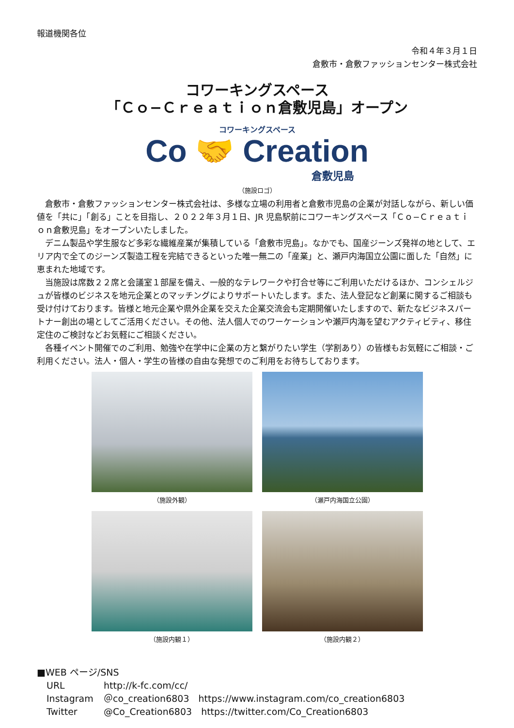報道機関各位
令和４年３月１日
倉敷市・倉敷ファッションセンター株式会社
コワーキングスペース
「Ｃｏ−Ｃｒｅａｔｉｏｎ倉敷児島」オープン
コワーキングスペース
Co 🤝 Creation
倉敷児島
（施設ロゴ）
倉敷市・倉敷ファッションセンター株式会社は、多様な立場の利用者と倉敷市児島の企業が対話しながら、新しい価値を「共に」「創る」ことを目指し、２０２２年３月１日、JR 児島駅前にコワーキングスペース「Ｃｏ−Ｃｒｅａｔｉｏｎ倉敷児島」をオープンいたしました。
デニム製品や学生服など多彩な繊維産業が集積している「倉敷市児島」。なかでも、国産ジーンズ発祥の地として、エリア内で全てのジーンズ製造工程を完結できるといった唯一無二の「産業」と、瀬戸内海国立公園に面した「自然」に恵まれた地域です。
当施設は席数２２席と会議室１部屋を備え、一般的なテレワークや打合せ等にご利用いただけるほか、コンシェルジュが皆様のビジネスを地元企業とのマッチングによりサポートいたします。また、法人登記など創業に関するご相談も受け付けております。皆様と地元企業や県外企業を交えた企業交流会も定期開催いたしますので、新たなビジネスパートナー創出の場としてご活用ください。その他、法人個人でのワーケーションや瀬戸内海を望むアクティビティ、移住定住のご検討などお気軽にご相談ください。
各種イベント開催でのご利用、勉強や在学中に企業の方と繋がりたい学生（学割あり）の皆様もお気軽にご相談・ご利用ください。法人・個人・学生の皆様の自由な発想でのご利用をお待ちしております。
（施設外観）
（瀬戸内海国立公園）
（施設内観１）
（施設内観２）
■WEB ページ/SNS
URL http://k-fc.com/cc/
Instagram ＠co_creation6803　https://www.instagram.com/co_creation6803
Twitter @Co_Creation6803　https://twitter.com/Co_Creation6803